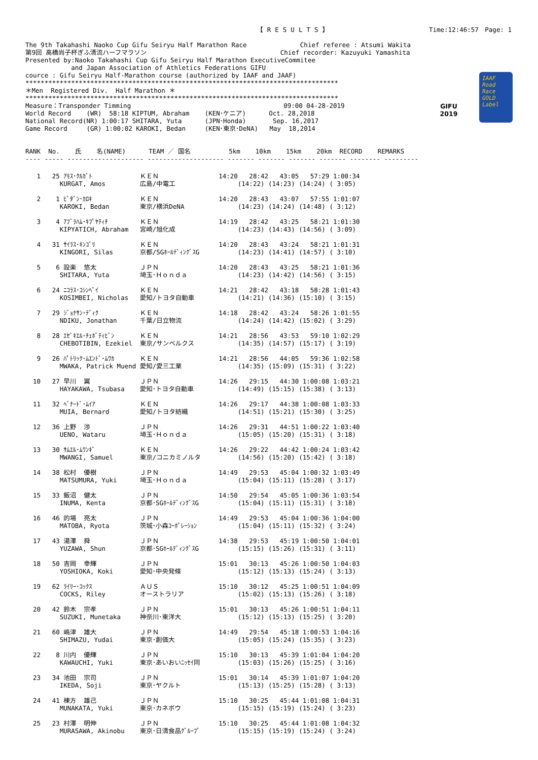【RESULTS】 Time:12:46:57　Page: 1
GIFU
2019
IAAF
Road Race GOLD Label
The 9th Takahashi Naoko Cup Gifu Seiryu Half Marathon Race              Chief referee : Atsumi Wakita
第9回 高橋尚子杯ぎふ清流ハーフマラソン                                   Chief recorder: Kazuyuki Yamashita
Presented by:Naoko Takahashi Cup Gifu Seiryu Half Marathon ExecutiveCommitee
            and Japan Association of Athletics Federations GIFU
cource : Gifu Seiryu Half-Marathon course (authorized by IAAF and JAAF)
**********************************************************************************
＊Men  Registered Div.  Half Marathon ＊
**********************************************************************************
Measure：Transponder Timming                                        09:00 04-28-2019
World Record    (WR)  58:18 KIPTUM, Abraham    (KEN･ケニア)      Oct. 28,2018
National Record(NR) 1:00:17 SHITARA, Yuta      (JPN･Honda)       Sep. 16,2017
Game Record     (GR) 1:00:02 KAROKI, Bedan     (KEN･東京･DeNA)   May  18,2014


RANK  No.    氏    名(NAME)      TEAM ／ 国名          5km    10km    15km    20km  RECORD    REMARKS
---- ----- -------------------- -------------------- ------- ------- ------- ------- -------- ---------
| 1 25 ｱﾓｽ･ｸﾙｶﾞﾄ KURGAT, Amos | ＫＥＮ 広島/中電工 | 14:20 28:42 43:05 57:29 1:00:34 (14:22) (14:23) (14:24) ( 3:05) |
| 2 1 ﾋﾞﾀﾞﾝ･ｶﾛｷ KAROKI, Bedan | ＫＥＮ 東京/横浜DeNA | 14:20 28:43 43:07 57:55 1:01:07 (14:23) (14:24) (14:48) ( 3:12) |
| 3 4 ｱﾌﾞﾗﾊﾑ･ｷﾌﾟﾔﾃｨﾁ KIPYATICH, Abraham | ＫＥＮ 宮崎/旭化成 | 14:19 28:42 43:25 58:21 1:01:30 (14:23) (14:43) (14:56) ( 3:09) |
| 4 31 ｻｲﾗｽ･ｷﾝｺﾞﾘ KINGORI, Silas | ＫＥＮ 京都/SGﾎｰﾙﾃﾞｨﾝｸﾞｽG | 14:20 28:43 43:24 58:21 1:01:31 (14:23) (14:41) (14:57) ( 3:10) |
| 5 6 設楽 悠太 SHITARA, Yuta | ＪＰＮ 埼玉･Ｈｏｎｄａ | 14:20 28:43 43:25 58:21 1:01:36 (14:23) (14:42) (14:56) ( 3:15) |
| 6 24 ﾆｺﾗｽ･ｺｼﾝﾍﾞｲ KOSIMBEI, Nicholas | ＫＥＮ 愛知/トヨタ自動車 | 14:21 28:42 43:18 58:28 1:01:43 (14:21) (14:36) (15:10) ( 3:15) |
| 7 29 ｼﾞｮﾅｻﾝ･ﾃﾞｨｸ NDIKU, Jonathan | ＫＥＮ 千葉/日立物流 | 14:18 28:42 43:24 58:26 1:01:55 (14:24) (14:42) (15:02) ( 3:29) |
| 8 28 ｴｾﾞｷｴﾙ･ﾁｪﾎﾞﾃｨﾋﾞﾝ CHEBOTIBIN, Ezekiel | ＫＥＮ 東京/サンベルクス | 14:21 28:56 43:53 59:10 1:02:29 (14:35) (14:57) (15:17) ( 3:19) |
| 9 26 ﾊﾟﾄﾘｯｸ･ﾑｴﾝﾄﾞ･ﾑﾜｶ MWAKA, Patrick Muend | ＫＥＮ 愛知/愛三工業 | 14:21 28:56 44:05 59:36 1:02:58 (14:35) (15:09) (15:31) ( 3:22) |
| 10 27 早川 翼 HAYAKAWA, Tsubasa | ＪＰＮ 愛知･トヨタ自動車 | 14:26 29:15 44:30 1:00:08 1:03:21 (14:49) (15:15) (15:38) ( 3:13) |
| 11 32 ﾍﾞﾅｰﾄﾞ･ﾑｲｱ MUIA, Bernard | ＫＥＮ 愛知/トヨタ紡織 | 14:26 29:17 44:38 1:00:08 1:03:33 (14:51) (15:21) (15:30) ( 3:25) |
| 12 36 上野 渉 UENO, Wataru | ＪＰＮ 埼玉･Ｈｏｎｄａ | 14:26 29:31 44:51 1:00:22 1:03:40 (15:05) (15:20) (15:31) ( 3:18) |
| 13 30 ｻﾑｴﾙ･ﾑﾜﾝｷﾞ MWANGI, Samuel | ＫＥＮ 東京/コニカミノルタ | 14:26 29:22 44:42 1:00:24 1:03:42 (14:56) (15:20) (15:42) ( 3:18) |
| 14 38 松村 優樹 MATSUMURA, Yuki | ＪＰＮ 埼玉･Ｈｏｎｄａ | 14:49 29:53 45:04 1:00:32 1:03:49 (15:04) (15:11) (15:28) ( 3:17) |
| 15 33 飯沼 健太 INUMA, Kenta | ＪＰＮ 京都･SGﾎｰﾙﾃﾞｨﾝｸﾞｽG | 14:50 29:54 45:05 1:00:36 1:03:54 (15:04) (15:11) (15:31) ( 3:18) |
| 16 46 的場 亮太 MATOBA, Ryota | ＪＰＮ 茨城･小森ｺｰﾎﾟﾚｰｼｮﾝ | 14:49 29:53 45:04 1:00:36 1:04:00 (15:04) (15:11) (15:32) ( 3:24) |
| 17 43 湯澤 舜 YUZAWA, Shun | ＪＰＮ 京都･SGﾎｰﾙﾃﾞｨﾝｸﾞｽG | 14:38 29:53 45:19 1:00:50 1:04:01 (15:15) (15:26) (15:31) ( 3:11) |
| 18 50 吉岡 幸輝 YOSHIOKA, Koki | ＪＰＮ 愛知･中央発條 | 15:01 30:13 45:26 1:00:50 1:04:03 (15:12) (15:13) (15:24) ( 3:13) |
| 19 62 ﾗｲﾘｰ･ｺｯｸｽ COCKS, Riley | ＡＵＳ オーストラリア | 15:10 30:12 45:25 1:00:51 1:04:09 (15:02) (15:13) (15:26) ( 3:18) |
| 20 42 鈴木 宗孝 SUZUKI, Munetaka | ＪＰＮ 神奈川･東洋大 | 15:01 30:13 45:26 1:00:51 1:04:11 (15:12) (15:13) (15:25) ( 3:20) |
| 21 60 嶋津 雄大 SHIMAZU, Yudai | ＪＰＮ 東京･創価大 | 14:49 29:54 45:18 1:00:53 1:04:16 (15:05) (15:24) (15:35) ( 3:23) |
| 22 8 川内 優輝 KAWAUCHI, Yuki | ＪＰＮ 東京･あいおいﾆｯｾｲ同 | 15:10 30:13 45:39 1:01:04 1:04:20 (15:03) (15:26) (15:25) ( 3:16) |
| 23 34 池田 宗司 IKEDA, Soji | ＪＰＮ 東京･ヤクルト | 15:01 30:14 45:39 1:01:07 1:04:20 (15:13) (15:25) (15:28) ( 3:13) |
| 24 41 棟方 雄己 MUNAKATA, Yuki | ＪＰＮ 東京･カネボウ | 15:10 30:25 45:44 1:01:08 1:04:31 (15:15) (15:19) (15:24) ( 3:23) |
| 25 23 村澤 明伸 MURASAWA, Akinobu | ＪＰＮ 東京･日清食品ｸﾞﾙｰﾌﾟ | 15:10 30:25 45:44 1:01:08 1:04:32 (15:15) (15:19) (15:24) ( 3:24) |